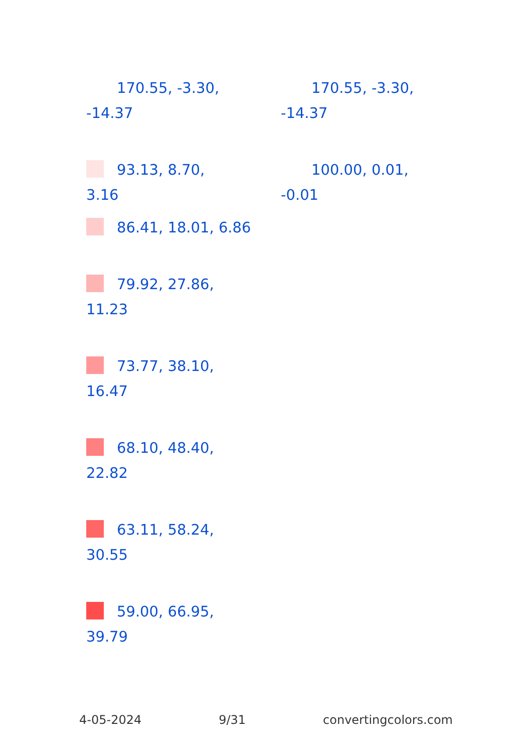170.55, -3.30, -14.37
93.13, 8.70, 3.16
86.41, 18.01, 6.86
79.92, 27.86, 11.23
73.77, 38.10, 16.47
68.10, 48.40, 22.82
63.11, 58.24, 30.55
59.00, 66.95, 39.79
170.55, -3.30, -14.37
100.00, 0.01, -0.01
4-05-2024 9/31 convertingcolors.com